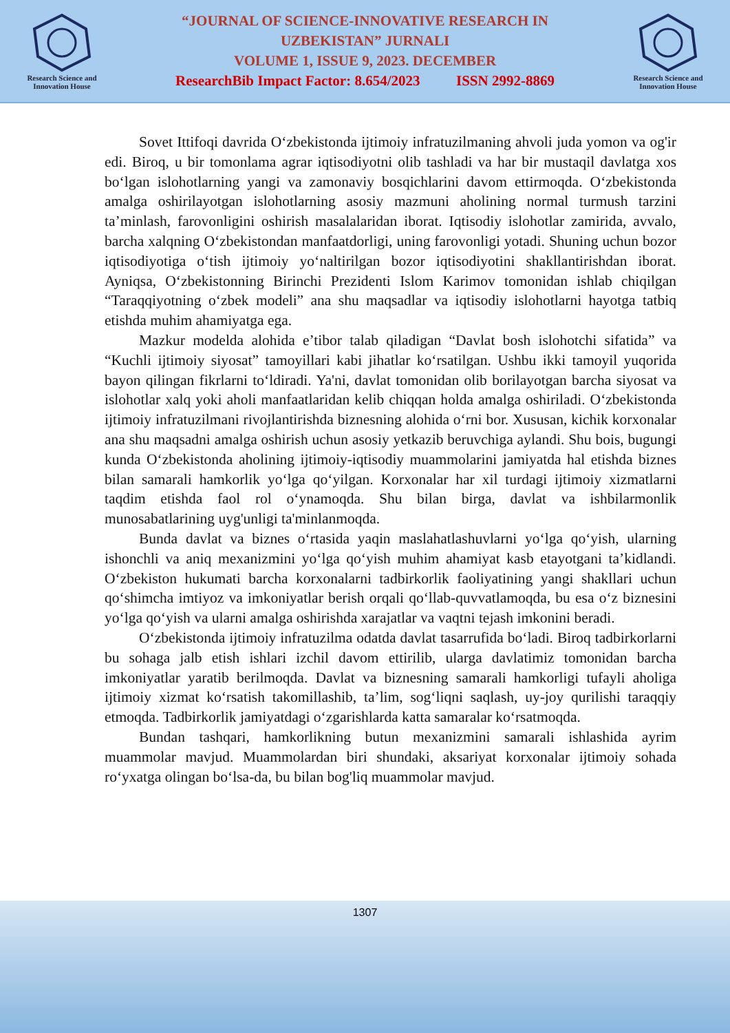Research Science and Innovation House
“JOURNAL OF SCIENCE-INNOVATIVE RESEARCH IN
UZBEKISTAN” JURNALI
VOLUME 1, ISSUE 9, 2023. DECEMBER
ResearchBib Impact Factor: 8.654/2023 ISSN 2992-8869
Research Science and Innovation House
Sovet Ittifoqi davrida O‘zbekistonda ijtimoiy infratuzilmaning ahvoli juda yomon va og'ir edi. Biroq, u bir tomonlama agrar iqtisodiyotni olib tashladi va har bir mustaqil davlatga xos bo‘lgan islohotlarning yangi va zamonaviy bosqichlarini davom ettirmoqda. O‘zbekistonda amalga oshirilayotgan islohotlarning asosiy mazmuni aholining normal turmush tarzini ta’minlash, farovonligini oshirish masalalaridan iborat. Iqtisodiy islohotlar zamirida, avvalo, barcha xalqning O‘zbekistondan manfaatdorligi, uning farovonligi yotadi. Shuning uchun bozor iqtisodiyotiga o‘tish ijtimoiy yo‘naltirilgan bozor iqtisodiyotini shakllantirishdan iborat. Ayniqsa, O‘zbekistonning Birinchi Prezidenti Islom Karimov tomonidan ishlab chiqilgan “Taraqqiyotning o‘zbek modeli” ana shu maqsadlar va iqtisodiy islohotlarni hayotga tatbiq etishda muhim ahamiyatga ega.
Mazkur modelda alohida e’tibor talab qiladigan “Davlat bosh islohotchi sifatida” va “Kuchli ijtimoiy siyosat” tamoyillari kabi jihatlar ko‘rsatilgan. Ushbu ikki tamoyil yuqorida bayon qilingan fikrlarni to‘ldiradi. Ya'ni, davlat tomonidan olib borilayotgan barcha siyosat va islohotlar xalq yoki aholi manfaatlaridan kelib chiqqan holda amalga oshiriladi. O‘zbekistonda ijtimoiy infratuzilmani rivojlantirishda biznesning alohida o‘rni bor. Xususan, kichik korxonalar ana shu maqsadni amalga oshirish uchun asosiy yetkazib beruvchiga aylandi. Shu bois, bugungi kunda O‘zbekistonda aholining ijtimoiy-iqtisodiy muammolarini jamiyatda hal etishda biznes bilan samarali hamkorlik yo‘lga qo‘yilgan. Korxonalar har xil turdagi ijtimoiy xizmatlarni taqdim etishda faol rol o‘ynamoqda. Shu bilan birga, davlat va ishbilarmonlik munosabatlarining uyg'unligi ta'minlanmoqda.
Bunda davlat va biznes o‘rtasida yaqin maslahatlashuvlarni yo‘lga qo‘yish, ularning ishonchli va aniq mexanizmini yo‘lga qo‘yish muhim ahamiyat kasb etayotgani ta’kidlandi. O‘zbekiston hukumati barcha korxonalarni tadbirkorlik faoliyatining yangi shakllari uchun qo‘shimcha imtiyoz va imkoniyatlar berish orqali qo‘llab-quvvatlamoqda, bu esa o‘z biznesini yo‘lga qo‘yish va ularni amalga oshirishda xarajatlar va vaqtni tejash imkonini beradi.
O‘zbekistonda ijtimoiy infratuzilma odatda davlat tasarrufida bo‘ladi. Biroq tadbirkorlarni bu sohaga jalb etish ishlari izchil davom ettirilib, ularga davlatimiz tomonidan barcha imkoniyatlar yaratib berilmoqda. Davlat va biznesning samarali hamkorligi tufayli aholiga ijtimoiy xizmat ko‘rsatish takomillashib, ta’lim, sog‘liqni saqlash, uy-joy qurilishi taraqqiy etmoqda. Tadbirkorlik jamiyatdagi o‘zgarishlarda katta samaralar ko‘rsatmoqda.
Bundan tashqari, hamkorlikning butun mexanizmini samarali ishlashida ayrim muammolar mavjud. Muammolardan biri shundaki, aksariyat korxonalar ijtimoiy sohada ro‘yxatga olingan bo‘lsa-da, bu bilan bog'liq muammolar mavjud.
1307